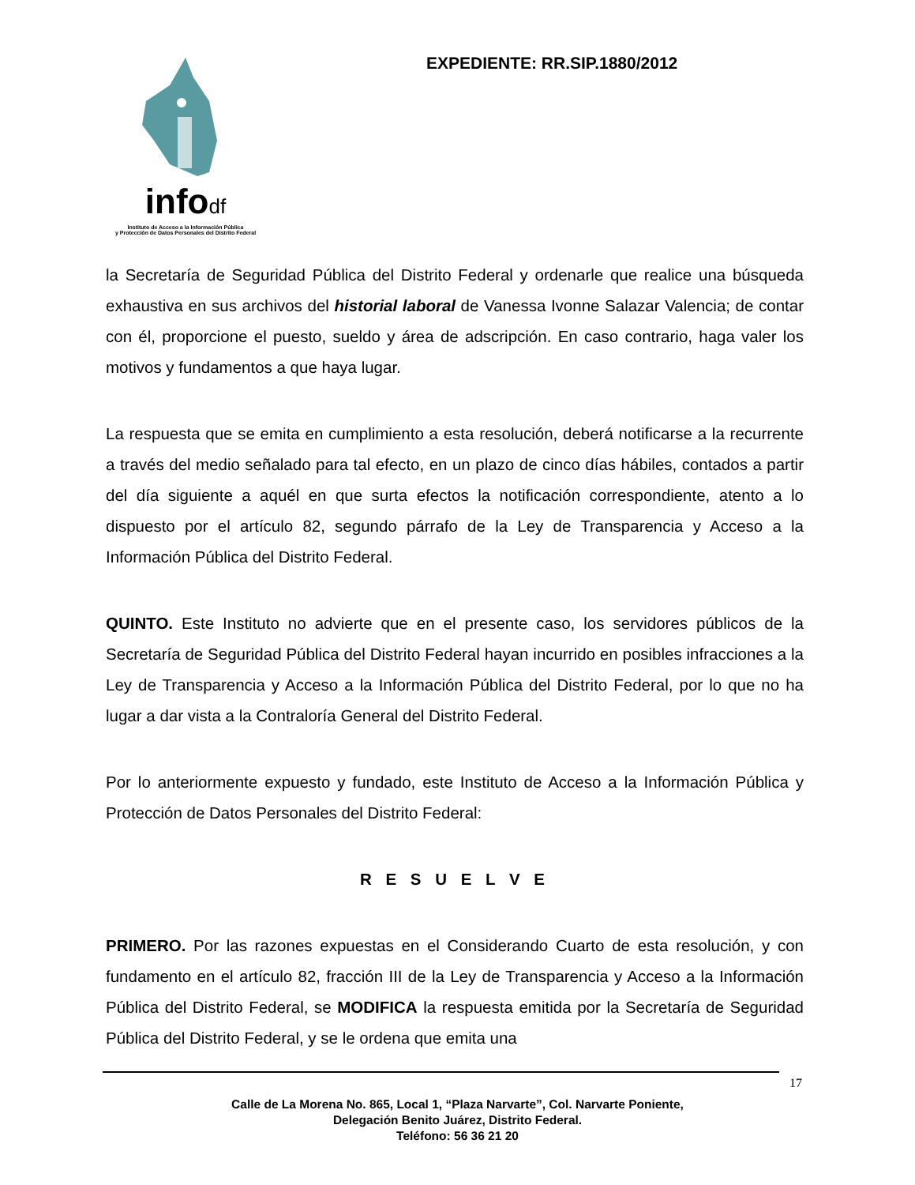infodf
Instituto de Acceso a la Información Pública
y Protección de Datos Personales del Distrito Federal
EXPEDIENTE: RR.SIP.1880/2012
la Secretaría de Seguridad Pública del Distrito Federal y ordenarle que realice una búsqueda exhaustiva en sus archivos del historial laboral de Vanessa Ivonne Salazar Valencia; de contar con él, proporcione el puesto, sueldo y área de adscripción. En caso contrario, haga valer los motivos y fundamentos a que haya lugar.
La respuesta que se emita en cumplimiento a esta resolución, deberá notificarse a la recurrente a través del medio señalado para tal efecto, en un plazo de cinco días hábiles, contados a partir del día siguiente a aquél en que surta efectos la notificación correspondiente, atento a lo dispuesto por el artículo 82, segundo párrafo de la Ley de Transparencia y Acceso a la Información Pública del Distrito Federal.
QUINTO. Este Instituto no advierte que en el presente caso, los servidores públicos de la Secretaría de Seguridad Pública del Distrito Federal hayan incurrido en posibles infracciones a la Ley de Transparencia y Acceso a la Información Pública del Distrito Federal, por lo que no ha lugar a dar vista a la Contraloría General del Distrito Federal.
Por lo anteriormente expuesto y fundado, este Instituto de Acceso a la Información Pública y Protección de Datos Personales del Distrito Federal:
R E S U E L V E
PRIMERO. Por las razones expuestas en el Considerando Cuarto de esta resolución, y con fundamento en el artículo 82, fracción III de la Ley de Transparencia y Acceso a la Información Pública del Distrito Federal, se MODIFICA la respuesta emitida por la Secretaría de Seguridad Pública del Distrito Federal, y se le ordena que emita una
17
Calle de La Morena No. 865, Local 1, “Plaza Narvarte”, Col. Narvarte Poniente,
Delegación Benito Juárez, Distrito Federal.
Teléfono: 56 36 21 20